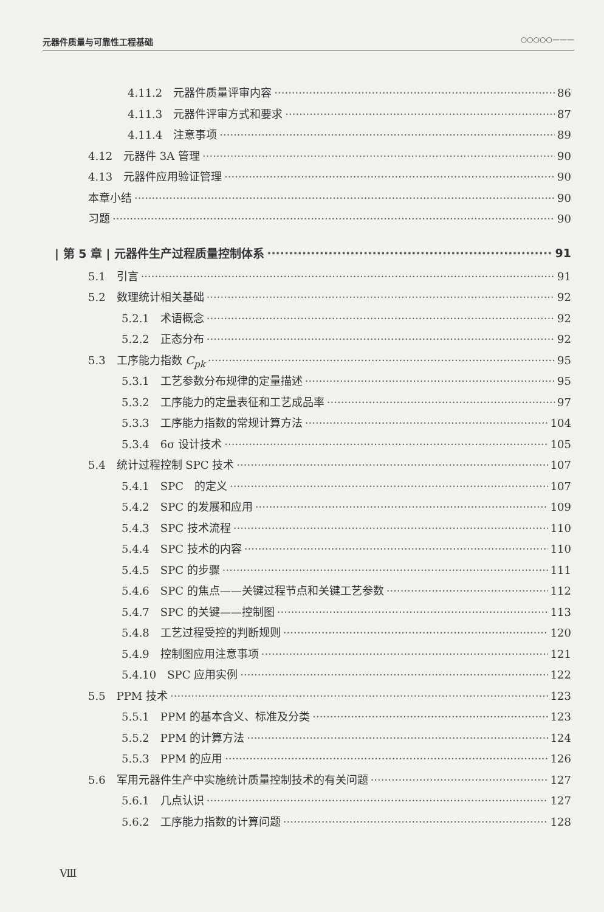元器件质量与可靠性工程基础 ○○○○○———
4.11.2　元器件质量评审内容 86
4.11.3　元器件评审方式和要求 87
4.11.4　注意事项 89
4.12　元器件 3A 管理 90
4.13　元器件应用验证管理 90
本章小结 90
习题 90
| 第 5 章 | 元器件生产过程质量控制体系 91
5.1　引言 91
5.2　数理统计相关基础 92
5.2.1　术语概念 92
5.2.2　正态分布 92
5.3　工序能力指数 C<sub>pk</sub> 95
5.3.1　工艺参数分布规律的定量描述 95
5.3.2　工序能力的定量表征和工艺成品率 97
5.3.3　工序能力指数的常规计算方法 104
5.3.4　6σ 设计技术 105
5.4　统计过程控制 SPC 技术 107
5.4.1　SPC　的定义 107
5.4.2　SPC 的发展和应用 109
5.4.3　SPC 技术流程 110
5.4.4　SPC 技术的内容 110
5.4.5　SPC 的步骤 111
5.4.6　SPC 的焦点——关键过程节点和关键工艺参数 112
5.4.7　SPC 的关键——控制图 113
5.4.8　工艺过程受控的判断规则 120
5.4.9　控制图应用注意事项 121
5.4.10　SPC 应用实例 122
5.5　PPM 技术 123
5.5.1　PPM 的基本含义、标准及分类 123
5.5.2　PPM 的计算方法 124
5.5.3　PPM 的应用 126
5.6　军用元器件生产中实施统计质量控制技术的有关问题 127
5.6.1　几点认识 127
5.6.2　工序能力指数的计算问题 128
Ⅷ